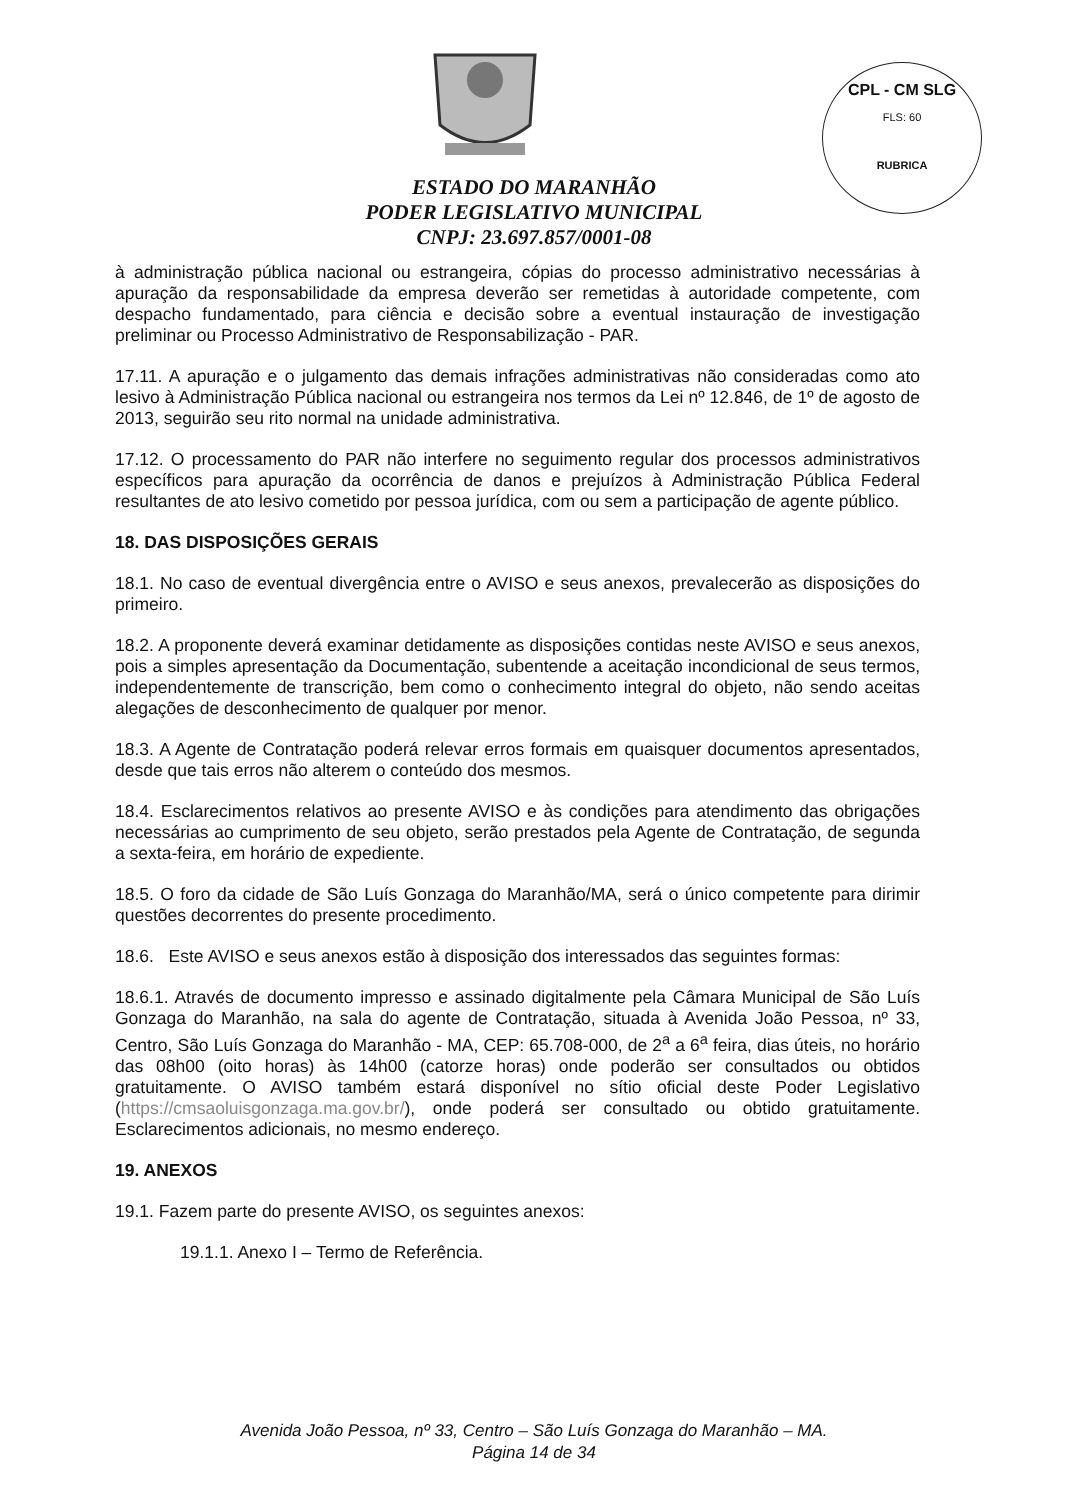CPL - CM SLG
FLS: 60
RUBRICA
ESTADO DO MARANHÃO
PODER LEGISLATIVO MUNICIPAL
CNPJ: 23.697.857/0001-08
à administração pública nacional ou estrangeira, cópias do processo administrativo necessárias à apuração da responsabilidade da empresa deverão ser remetidas à autoridade competente, com despacho fundamentado, para ciência e decisão sobre a eventual instauração de investigação preliminar ou Processo Administrativo de Responsabilização - PAR.
17.11. A apuração e o julgamento das demais infrações administrativas não consideradas como ato lesivo à Administração Pública nacional ou estrangeira nos termos da Lei nº 12.846, de 1º de agosto de 2013, seguirão seu rito normal na unidade administrativa.
17.12. O processamento do PAR não interfere no seguimento regular dos processos administrativos específicos para apuração da ocorrência de danos e prejuízos à Administração Pública Federal resultantes de ato lesivo cometido por pessoa jurídica, com ou sem a participação de agente público.
18. DAS DISPOSIÇÕES GERAIS
18.1. No caso de eventual divergência entre o AVISO e seus anexos, prevalecerão as disposições do primeiro.
18.2. A proponente deverá examinar detidamente as disposições contidas neste AVISO e seus anexos, pois a simples apresentação da Documentação, subentende a aceitação incondicional de seus termos, independentemente de transcrição, bem como o conhecimento integral do objeto, não sendo aceitas alegações de desconhecimento de qualquer por menor.
18.3. A Agente de Contratação poderá relevar erros formais em quaisquer documentos apresentados, desde que tais erros não alterem o conteúdo dos mesmos.
18.4. Esclarecimentos relativos ao presente AVISO e às condições para atendimento das obrigações necessárias ao cumprimento de seu objeto, serão prestados pela Agente de Contratação, de segunda a sexta-feira, em horário de expediente.
18.5. O foro da cidade de São Luís Gonzaga do Maranhão/MA, será o único competente para dirimir questões decorrentes do presente procedimento.
18.6. Este AVISO e seus anexos estão à disposição dos interessados das seguintes formas:
18.6.1. Através de documento impresso e assinado digitalmente pela Câmara Municipal de São Luís Gonzaga do Maranhão, na sala do agente de Contratação, situada à Avenida João Pessoa, nº 33, Centro, São Luís Gonzaga do Maranhão - MA, CEP: 65.708-000, de 2<sup>a</sup> a 6<sup>a</sup> feira, dias úteis, no horário das 08h00 (oito horas) às 14h00 (catorze horas) onde poderão ser consultados ou obtidos gratuitamente. O AVISO também estará disponível no sítio oficial deste Poder Legislativo (https://cmsaoluisgonzaga.ma.gov.br/), onde poderá ser consultado ou obtido gratuitamente. Esclarecimentos adicionais, no mesmo endereço.
19. ANEXOS
19.1. Fazem parte do presente AVISO, os seguintes anexos:
19.1.1. Anexo I – Termo de Referência.
Avenida João Pessoa, nº 33, Centro – São Luís Gonzaga do Maranhão – MA.
Página 14 de 34